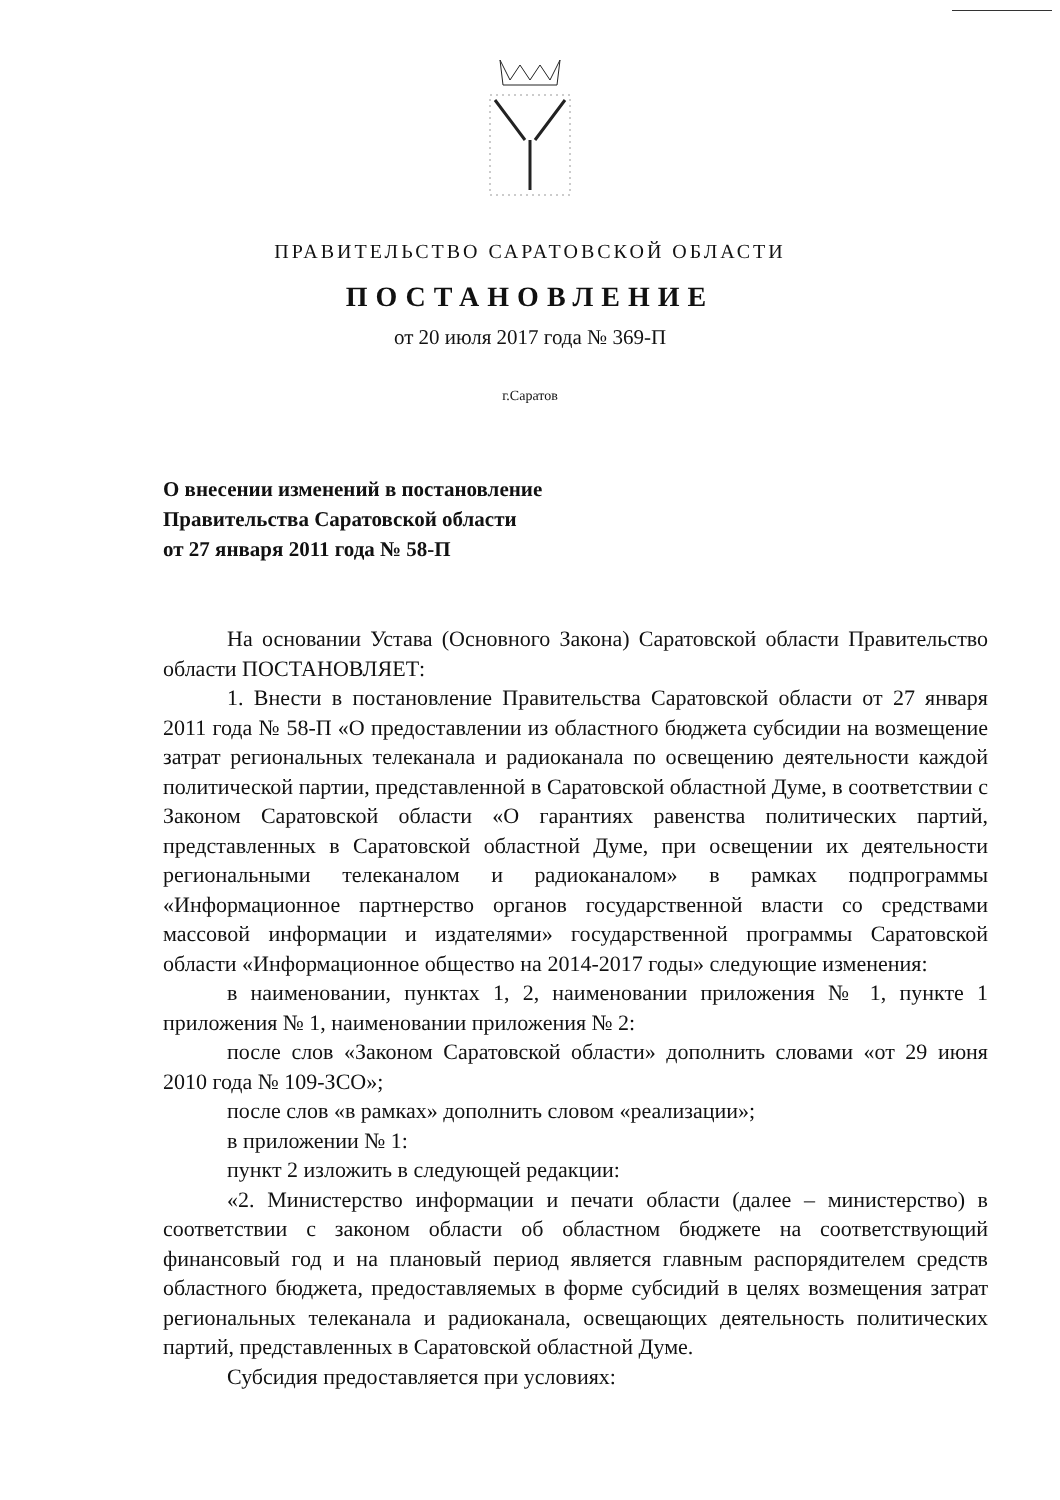ПРАВИТЕЛЬСТВО САРАТОВСКОЙ ОБЛАСТИ
ПОСТАНОВЛЕНИЕ
от 20 июля 2017 года № 369-П
г.Саратов
О внесении изменений в постановление
Правительства Саратовской области
от 27 января 2011 года № 58-П
На основании Устава (Основного Закона) Саратовской области Правительство области ПОСТАНОВЛЯЕТ:
1. Внести в постановление Правительства Саратовской области от 27 января 2011 года № 58-П «О предоставлении из областного бюджета субсидии на возмещение затрат региональных телеканала и радиоканала по освещению деятельности каждой политической партии, представленной в Саратовской областной Думе, в соответствии с Законом Саратовской области «О гарантиях равенства политических партий, представленных в Саратовской областной Думе, при освещении их деятельности региональными телеканалом и радиоканалом» в рамках подпрограммы «Информационное партнерство органов государственной власти со средствами массовой информации и издателями» государственной программы Саратовской области «Информационное общество на 2014-2017 годы» следующие изменения:
в наименовании, пунктах 1, 2, наименовании приложения № 1, пункте 1 приложения № 1, наименовании приложения № 2:
после слов «Законом Саратовской области» дополнить словами «от 29 июня 2010 года № 109-ЗСО»;
после слов «в рамках» дополнить словом «реализации»;
в приложении № 1:
пункт 2 изложить в следующей редакции:
«2. Министерство информации и печати области (далее – министерство) в соответствии с законом области об областном бюджете на соответствующий финансовый год и на плановый период является главным распорядителем средств областного бюджета, предоставляемых в форме субсидий в целях возмещения затрат региональных телеканала и радиоканала, освещающих деятельность политических партий, представленных в Саратовской областной Думе.
Субсидия предоставляется при условиях: